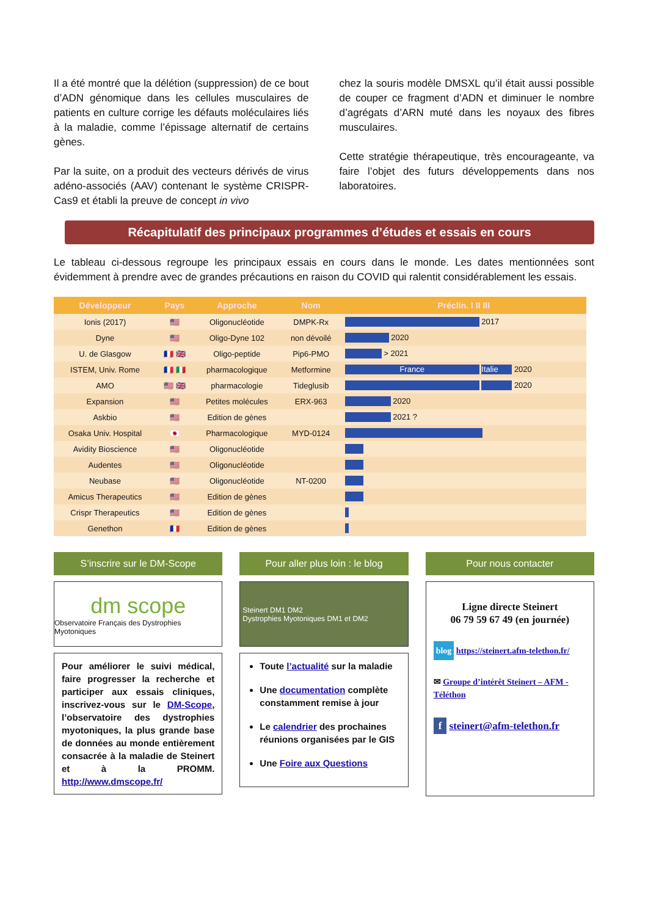Il a été montré que la délétion (suppression) de ce bout d’ADN génomique dans les cellules musculaires de patients en culture corrige les défauts moléculaires liés à la maladie, comme l’épissage alternatif de certains gènes.
Par la suite, on a produit des vecteurs dérivés de virus adéno-associés (AAV) contenant le système CRISPR-Cas9 et établi la preuve de concept in vivo
chez la souris modèle DMSXL qu’il était aussi possible de couper ce fragment d’ADN et diminuer le nombre d’agrégats d’ARN muté dans les noyaux des fibres musculaires.
Cette stratégie thérapeutique, très encourageante, va faire l’objet des futurs développements dans nos laboratoires.
Récapitulatif des principaux programmes d’études et essais en cours
Le tableau ci-dessous regroupe les principaux essais en cours dans le monde. Les dates mentionnées sont évidemment à prendre avec de grandes précautions en raison du COVID qui ralentit considérablement les essais.
| Développeur | Pays | Approche | Nom | Préclin. I II III |
| --- | --- | --- | --- | --- |
| Ionis (2017) | 🇺🇸 | Oligonucléotide | DMPK-Rx | 2017 |
| Dyne | 🇺🇸 | Oligo-Dyne 102 | non dévoilé | 2020 |
| U. de Glasgow | 🇫🇷 🇬🇧 | Oligo-peptide | Pip6-PMO | > 2021 |
| ISTEM, Univ. Rome | 🇫🇷 🇮🇹 | pharmacologique | Metformine | France Italie 2020 |
| AMO | 🇺🇸 🇬🇧 | pharmacologie | Tideglusib | 2020 |
| Expansion | 🇺🇸 | Petites molécules | ERX-963 | 2020 |
| Askbio | 🇺🇸 | Edition de gènes | | 2021 ? |
| Osaka Univ. Hospital | 🇯🇵 | Pharmacologique | MYD-0124 | |
| Avidity Bioscience | 🇺🇸 | Oligonucléotide | | |
| Audentes | 🇺🇸 | Oligonucléotide | | |
| Neubase | 🇺🇸 | Oligonucléotide | NT-0200 | |
| Amicus Therapeutics | 🇺🇸 | Edition de gènes | | |
| Crispr Therapeutics | 🇺🇸 | Edition de gènes | | |
| Genethon | 🇫🇷 | Edition de gènes | | |
S’inscrire sur le DM-Scope
dm scope
Observatoire Français des Dystrophies Myotoniques
Pour améliorer le suivi médical, faire progresser la recherche et participer aux essais cliniques, inscrivez-vous sur le DM-Scope, l’observatoire des dystrophies myotoniques, la plus grande base de données au monde entièrement consacrée à la maladie de Steinert et à la PROMM. http://www.dmscope.fr/
Pour aller plus loin : le blog
Steinert DM1 DM2
Dystrophies Myotoniques DM1 et DM2
Toute l’actualité sur la maladie
Une documentation complète constamment remise à jour
Le calendrier des prochaines réunions organisées par le GIS
Une Foire aux Questions
Pour nous contacter
Ligne directe Steinert
06 79 59 67 49 (en journée)
blog https://steinert.afm-telethon.fr/
✉ Groupe d’intérêt Steinert – AFM -Téléthon
f steinert@afm-telethon.fr